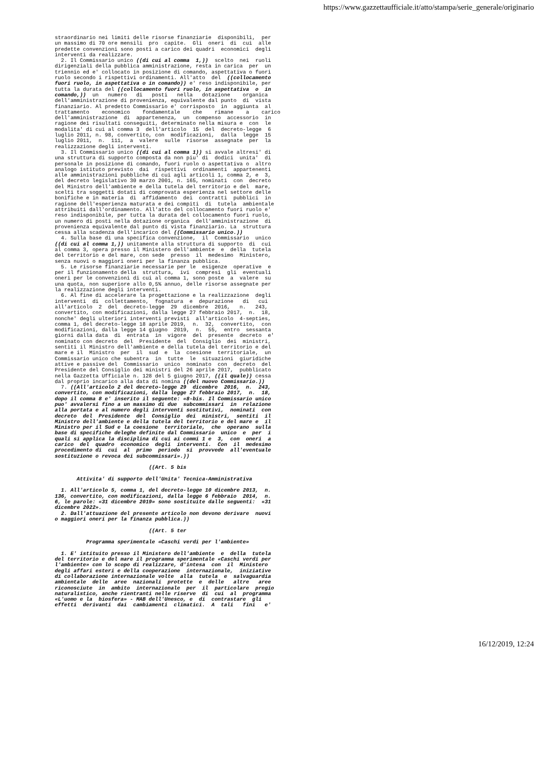https://www.gazzettaufficiale.it/atto/stampa/serie_generale/originario
straordinario nei limiti delle risorse finanziarie  disponibili,  per
un massimo di 70 ore mensili  pro  capite.  Gli  oneri  di  cui  alle
predette convenzioni sono posti a carico dei quadri  economici  degli
interventi da realizzare.
  2. Il Commissario unico ((di cui al comma  1,))  scelto  nei  ruoli
dirigenziali della pubblica amministrazione, resta in carica  per  un
triennio ed e' collocato in posizione di comando, aspettativa o fuori
ruolo secondo i rispettivi ordinamenti. All'atto  del  ((collocamento
fuori ruolo, in aspettativa o in comando)) e' reso indisponibile, per
tutta la durata del ((collocamento fuori ruolo, in aspettativa  o  in
comando,))  un   numero   di   posti   nella   dotazione    organica
dell'amministrazione di provenienza, equivalente dal punto  di  vista
finanziario. Al predetto Commissario e' corrisposto  in  aggiunta  al
trattamento    economico    fondamentale    che    rimane    a    carico
dell'amministrazione  di  appartenenza,  un  compenso  accessorio  in
ragione dei risultati conseguiti, determinato nella misura e  con  le
modalita' di cui al comma 3  dell'articolo  15  del  decreto-legge  6
luglio 2011, n. 98, convertito, con  modificazioni,  dalla  legge  15
luglio 2011,  n.  111,  a  valere  sulle  risorse  assegnate  per  la
realizzazione degli interventi.
  3. Il Commissario unico ((di cui al comma 1)) si avvale altresi' di
una struttura di supporto composta da non piu' di  dodici  unita'  di
personale in posizione di comando, fuori ruolo o aspettativa o  altro
analogo istituto previsto  dai  rispettivi  ordinamenti  appartenenti
alle amministrazioni pubbliche di cui agli articoli 1, comma 2, e  3,
del decreto legislativo 30 marzo 2001, n. 165, nominati  con  decreto
del Ministro dell'ambiente e della tutela del territorio e del  mare,
scelti tra soggetti dotati di comprovata esperienza nel settore delle
bonifiche e in materia  di  affidamento  dei  contratti  pubblici  in
ragione dell'esperienza maturata e dei compiti  di  tutela  ambientale
attribuiti dall'ordinamento. All'atto del collocamento fuori ruolo e'
reso indisponibile, per tutta la durata del collocamento fuori ruolo,
un numero di posti nella dotazione organica  dell'amministrazione  di
provenienza equivalente dal punto di vista finanziario. La  struttura
cessa alla scadenza dell'incarico del ((Commissario unico.))
  4. Sulla base di una specifica convenzione,  il  Commissario  unico
((di cui al comma 1,)) unitamente alla struttura di supporto  di  cui
al comma 3, opera presso il Ministero dell'ambiente  e  della  tutela
del territorio e del mare, con sede  presso  il  medesimo  Ministero,
senza nuovi o maggiori oneri per la finanza pubblica.
  5. Le risorse finanziarie necessarie per le  esigenze  operative  e
per il funzionamento della  struttura,  ivi  compresi  gli  eventuali
oneri per le convenzioni di cui al comma 1, sono poste  a  valere  su
una quota, non superiore allo 0,5% annuo, delle risorse assegnate per
la realizzazione degli interventi.
  6. Al fine di accelerare la progettazione e la realizzazione  degli
interventi  di  collettamento,  fognatura  e  depurazione   di   cui
all'articolo  2  del  decreto-legge  29  dicembre  2016,   n.   243,
convertito, con modificazioni, dalla legge 27 febbraio 2017,  n.  18,
nonche' degli ulteriori interventi previsti  all'articolo  4-septies,
comma 1, del decreto-legge 18 aprile 2019,  n.  32,  convertito,  con
modificazioni, dalla legge 14 giugno  2019,  n.  55,  entro  sessanta
giorni dalla data  di  entrata  in  vigore  del  presente  decreto  e'
nominato con decreto  del  Presidente  del  Consiglio  dei  ministri,
sentiti il Ministro dell'ambiente e della tutela del territorio e del
mare e il  Ministro  per  il  sud  e  la  coesione  territoriale,  un
Commissario unico che subentra  in  tutte  le  situazioni  giuridiche
attive e passive del  Commissario  unico  nominato  con  decreto  del
Presidente del Consiglio dei ministri del 26 aprile 2017,  pubblicato
nella Gazzetta Ufficiale n. 128 del 5 giugno 2017, ((il quale)) cessa
dal proprio incarico alla data di nomina ((del nuovo Commissario.))
  7. ((All'articolo 2 del decreto-legge 29  dicembre  2016,  n.  243,
convertito, con modificazioni, dalla legge 27 febbraio 2017,  n.  18,
dopo il comma 8 e' inserito il seguente: «8-bis. Il Commissario unico
puo' avvalersi fino a un massimo di due  subcommissari  in  relazione
alla portata e al numero degli interventi sostitutivi,  nominati  con
decreto  del  Presidente  del  Consiglio  dei  ministri,  sentiti  il
Ministro dell'ambiente e della tutela del territorio e del mare e  il
Ministro per il Sud e la coesione  territoriale,  che  operano  sulla
base di specifiche deleghe definite dal Commissario  unico  e  per  i
quali si applica la disciplina di cui ai commi 1 e  3,  con  oneri  a
carico  del  quadro  economico  degli  interventi.  Con  il  medesimo
procedimento di  cui  al  primo  periodo  si  provvede  all'eventuale
sostituzione o revoca dei subcommissari».))

                              ((Art. 5 bis

       Attivita' di supporto dell'Unita' Tecnica-Amministrativa

  1. All'articolo 5, comma 1, del decreto-legge 10 dicembre 2013,  n.
136, convertito, con modificazioni, dalla legge 6 febbraio  2014,  n.
6, le parole: «31 dicembre 2019» sono sostituite dalle seguenti:  «31
dicembre 2022».
  2. Dall'attuazione del presente articolo non devono derivare  nuovi
o maggiori oneri per la finanza pubblica.))

                              ((Art. 5 ter

          Programma sperimentale «Caschi verdi per l'ambiente»

  1. E' istituito presso il Ministero dell'ambiente  e  della  tutela
del territorio e del mare il programma sperimentale «Caschi verdi per
l'ambiente» con lo scopo di realizzare, d'intesa  con  il  Ministero
degli affari esteri e della cooperazione  internazionale,  iniziative
di collaborazione internazionale volte  alla  tutela  e  salvaguardia
ambientale  delle  aree  nazionali  protette  e  delle   altre   aree
riconosciute  in  ambito  internazionale  per  il  particolare  pregio
naturalistico, anche rientranti nelle riserve  di  cui  al  programma
«L'uomo e la  biosfera» - MAB dell'Unesco, e  di  contrastare  gli
effetti  derivanti  dai  cambiamenti  climatici.  A  tali   fini   e'
16/12/2019, 12:24